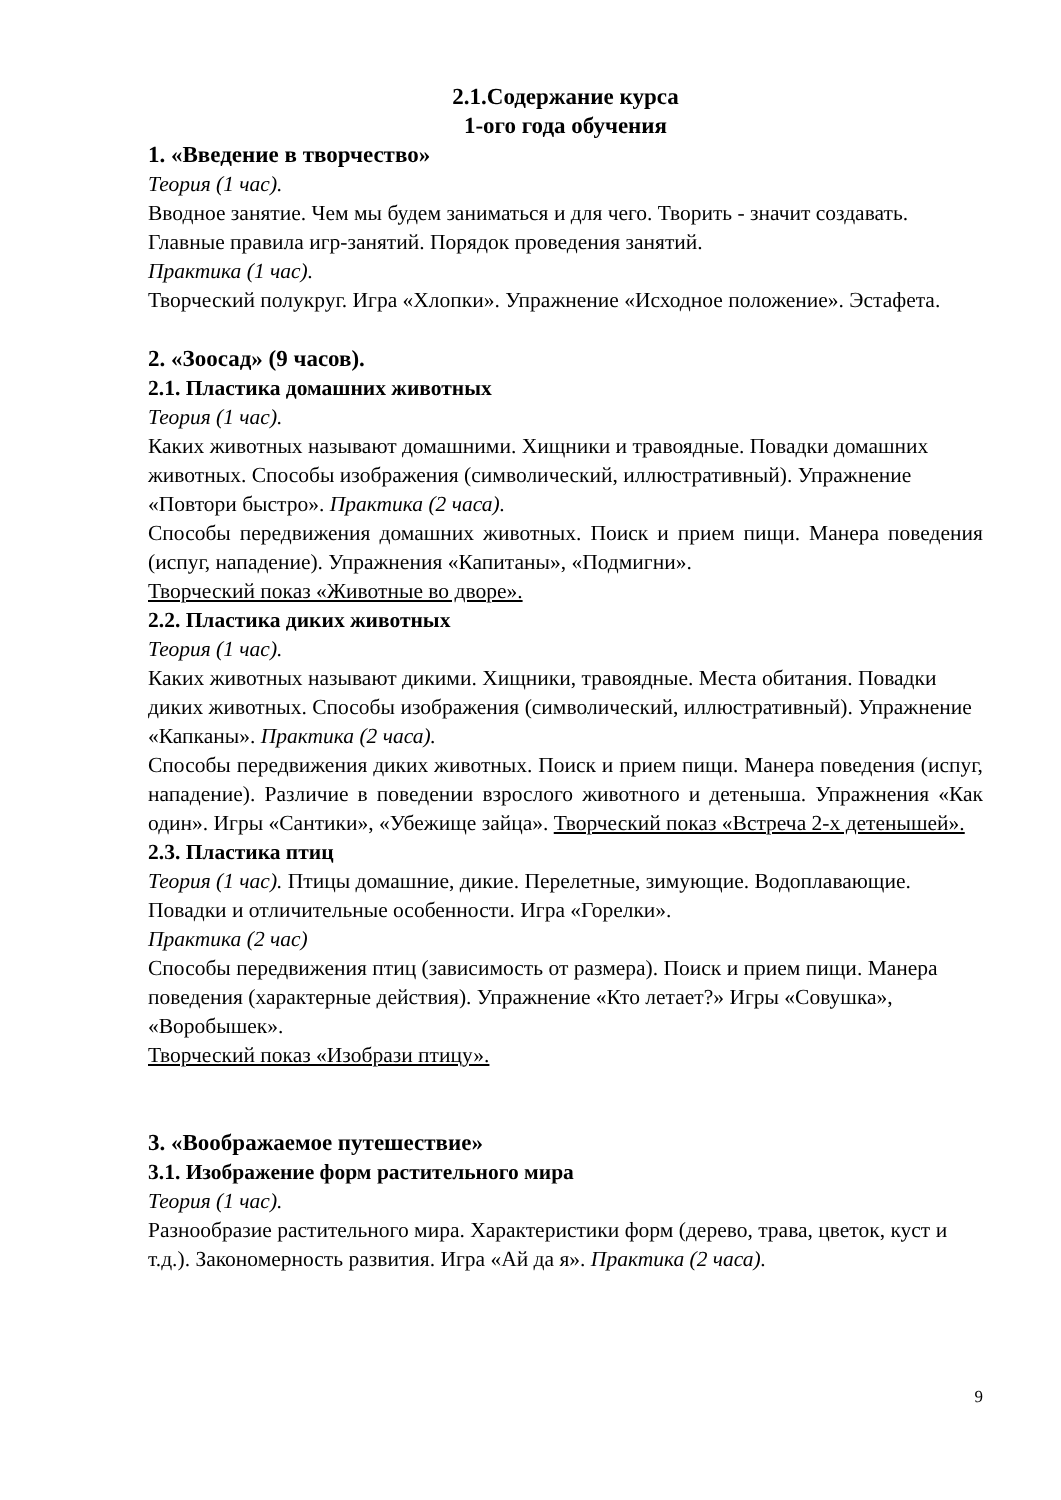2.1.Содержание курса
1-ого года обучения
1. «Введение в творчество»
Теория (1 час).
Вводное занятие. Чем мы будем заниматься и для чего. Творить - значит создавать. Главные правила игр-занятий. Порядок проведения занятий.
Практика (1 час).
Творческий полукруг. Игра «Хлопки». Упражнение «Исходное положение». Эстафета.
2. «Зоосад» (9 часов).
2.1. Пластика домашних животных
Теория (1 час).
Каких животных называют домашними. Хищники и травоядные. Повадки домашних животных. Способы изображения (символический, иллюстративный). Упражнение «Повтори быстро». Практика (2 часа).
Способы передвижения домашних животных. Поиск и прием пищи. Манера поведения (испуг, нападение). Упражнения «Капитаны», «Подмигни».
Творческий показ «Животные во дворе».
2.2. Пластика диких животных
Теория (1 час).
Каких животных называют дикими. Хищники, травоядные. Места обитания. Повадки диких животных. Способы изображения (символический, иллюстративный). Упражнение «Капканы». Практика (2 часа).
Способы передвижения диких животных. Поиск и прием пищи. Манера поведения (испуг, нападение). Различие в поведении взрослого животного и детеныша. Упражнения «Как один». Игры «Сантики», «Убежище зайца». Творческий показ «Встреча 2-х детенышей».
2.3. Пластика птиц
Теория (1 час). Птицы домашние, дикие. Перелетные, зимующие. Водоплавающие. Повадки и отличительные особенности. Игра «Горелки».
Практика (2 час)
Способы передвижения птиц (зависимость от размера). Поиск и прием пищи. Манера поведения (характерные действия). Упражнение «Кто летает?» Игры «Совушка», «Воробышек».
Творческий показ «Изобрази птицу».
3. «Воображаемое путешествие»
3.1. Изображение форм растительного мира
Теория (1 час).
Разнообразие растительного мира. Характеристики форм (дерево, трава, цветок, куст и т.д.). Закономерность развития. Игра «Ай да я». Практика (2 часа).
9